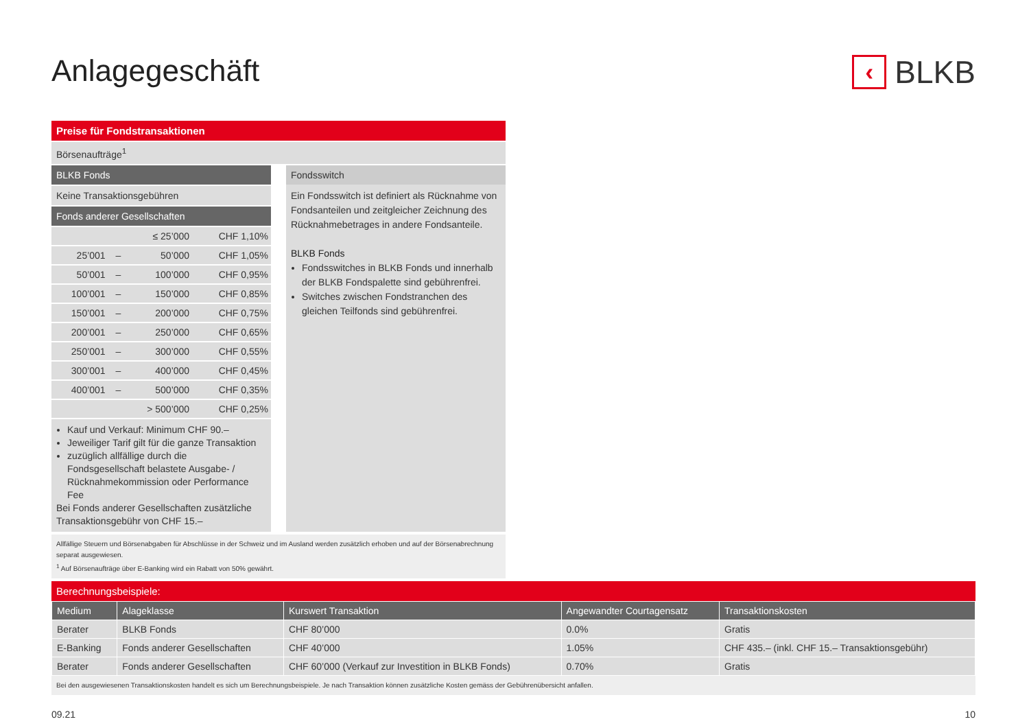Anlagegeschäft
‹ BLKB
Preise für Fondstransaktionen
Börsenaufträge<sup>1</sup>
BLKB Fonds
Keine Transaktionsgebühren
Fonds anderer Gesellschaften
| | | ≤ 25’000 | CHF 1,10% |
| 25’001 | – | 50’000 | CHF 1,05% |
| 50’001 | – | 100’000 | CHF 0,95% |
| 100’001 | – | 150’000 | CHF 0,85% |
| 150’001 | – | 200’000 | CHF 0,75% |
| 200’001 | – | 250’000 | CHF 0,65% |
| 250’001 | – | 300’000 | CHF 0,55% |
| 300’001 | – | 400’000 | CHF 0,45% |
| 400’001 | – | 500’000 | CHF 0,35% |
| | | > 500’000 | CHF 0,25% |
Kauf und Verkauf: Minimum CHF 90.–
Jeweiliger Tarif gilt für die ganze Transaktion
zuzüglich allfällige durch die Fondsgesellschaft belastete Ausgabe- / Rücknahmekommission oder Performance Fee
Bei Fonds anderer Gesellschaften zusätzliche Transaktionsgebühr von CHF 15.–
Fondsswitch
Ein Fondsswitch ist definiert als Rücknahme von Fondsanteilen und zeitgleicher Zeichnung des Rücknahmebetrages in andere Fondsanteile.
BLKB Fonds
Fondsswitches in BLKB Fonds und innerhalb der BLKB Fondspalette sind gebührenfrei.
Switches zwischen Fondstranchen des gleichen Teilfonds sind gebührenfrei.
Allfällige Steuern und Börsenabgaben für Abschlüsse in der Schweiz und im Ausland werden zusätzlich erhoben und auf der Börsenabrechnung separat ausgewiesen.
<sup>1</sup> Auf Börsenaufträge über E-Banking wird ein Rabatt von 50% gewährt.
Berechnungsbeispiele:
| Medium | Alageklasse | Kurswert Transaktion | Angewandter Courtagensatz | Transaktionskosten |
| --- | --- | --- | --- | --- |
| Berater | BLKB Fonds | CHF 80’000 | 0.0% | Gratis |
| E-Banking | Fonds anderer Gesellschaften | CHF 40’000 | 1.05% | CHF 435.– (inkl. CHF 15.– Transaktionsgebühr) |
| Berater | Fonds anderer Gesellschaften | CHF 60’000 (Verkauf zur Investition in BLKB Fonds) | 0.70% | Gratis |
Bei den ausgewiesenen Transaktionskosten handelt es sich um Berechnungsbeispiele. Je nach Transaktion können zusätzliche Kosten gemäss der Gebührenübersicht anfallen.
09.21 10